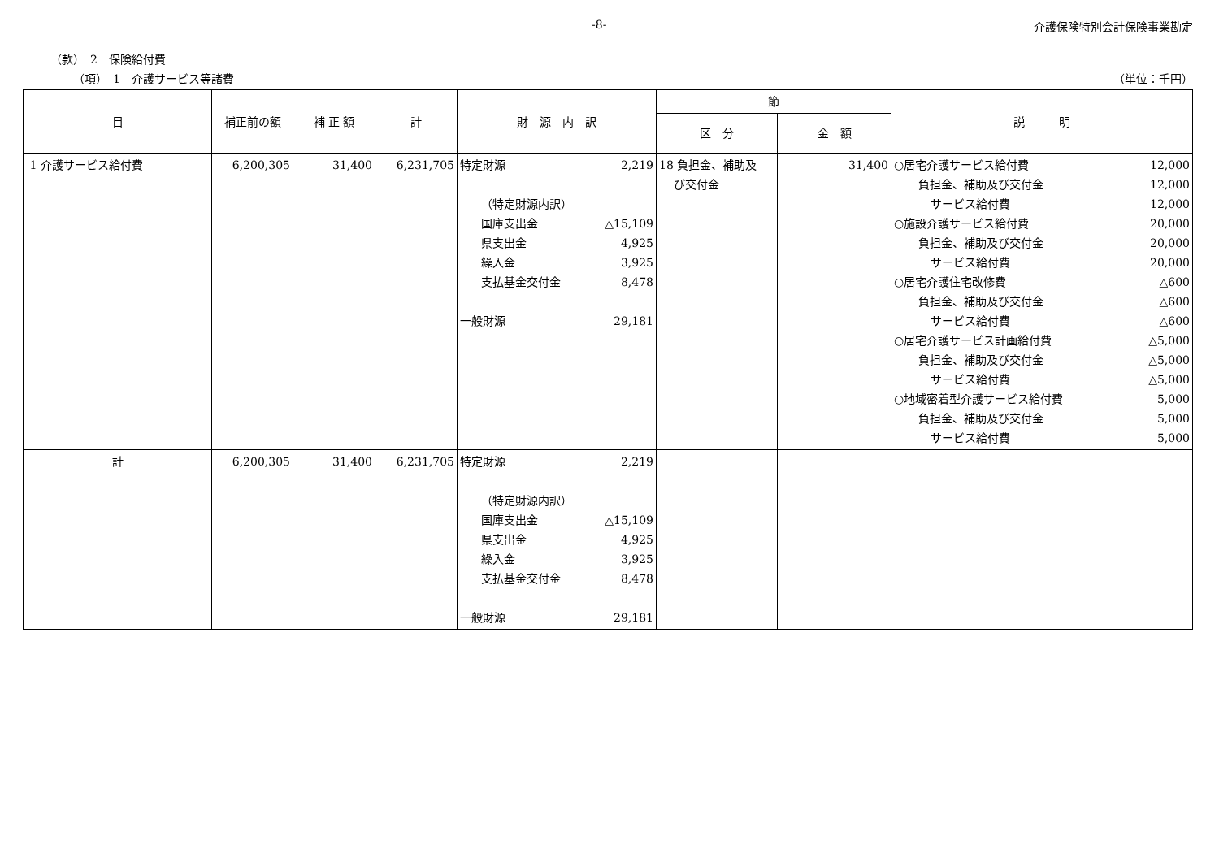-8- 介護保険特別会計保険事業勘定
（款）　2　保険給付費
（項）　1　介護サービス等諸費 （単位：千円）
| 目 | 補正前の額 | 補 正 額 | 計 | 財 源 内 訳 | 節 | | 説 明 |
| --- | --- | --- | --- | --- | --- | --- | --- |
| | | | | | 区 分 | 金 額 | |
| 1 介護サービス給付費 | 6,200,305 | 31,400 | 6,231,705 | 特定財源 2,219 （特定財源内訳） 国庫支出金 △15,109 県支出金 4,925 繰入金 3,925 支払基金交付金 8,478 一般財源 29,181 | 18 負担金、補助及 び交付金 | 31,400 | ○居宅介護サービス給付費 12,000 負担金、補助及び交付金 12,000 サービス給付費 12,000 ○施設介護サービス給付費 20,000 負担金、補助及び交付金 20,000 サービス給付費 20,000 ○居宅介護住宅改修費 △600 負担金、補助及び交付金 △600 サービス給付費 △600 ○居宅介護サービス計画給付費 △5,000 負担金、補助及び交付金 △5,000 サービス給付費 △5,000 ○地域密着型介護サービス給付費 5,000 負担金、補助及び交付金 5,000 サービス給付費 5,000 |
| 計 | 6,200,305 | 31,400 | 6,231,705 | 特定財源 2,219 （特定財源内訳） 国庫支出金 △15,109 県支出金 4,925 繰入金 3,925 支払基金交付金 8,478 一般財源 29,181 | | | |